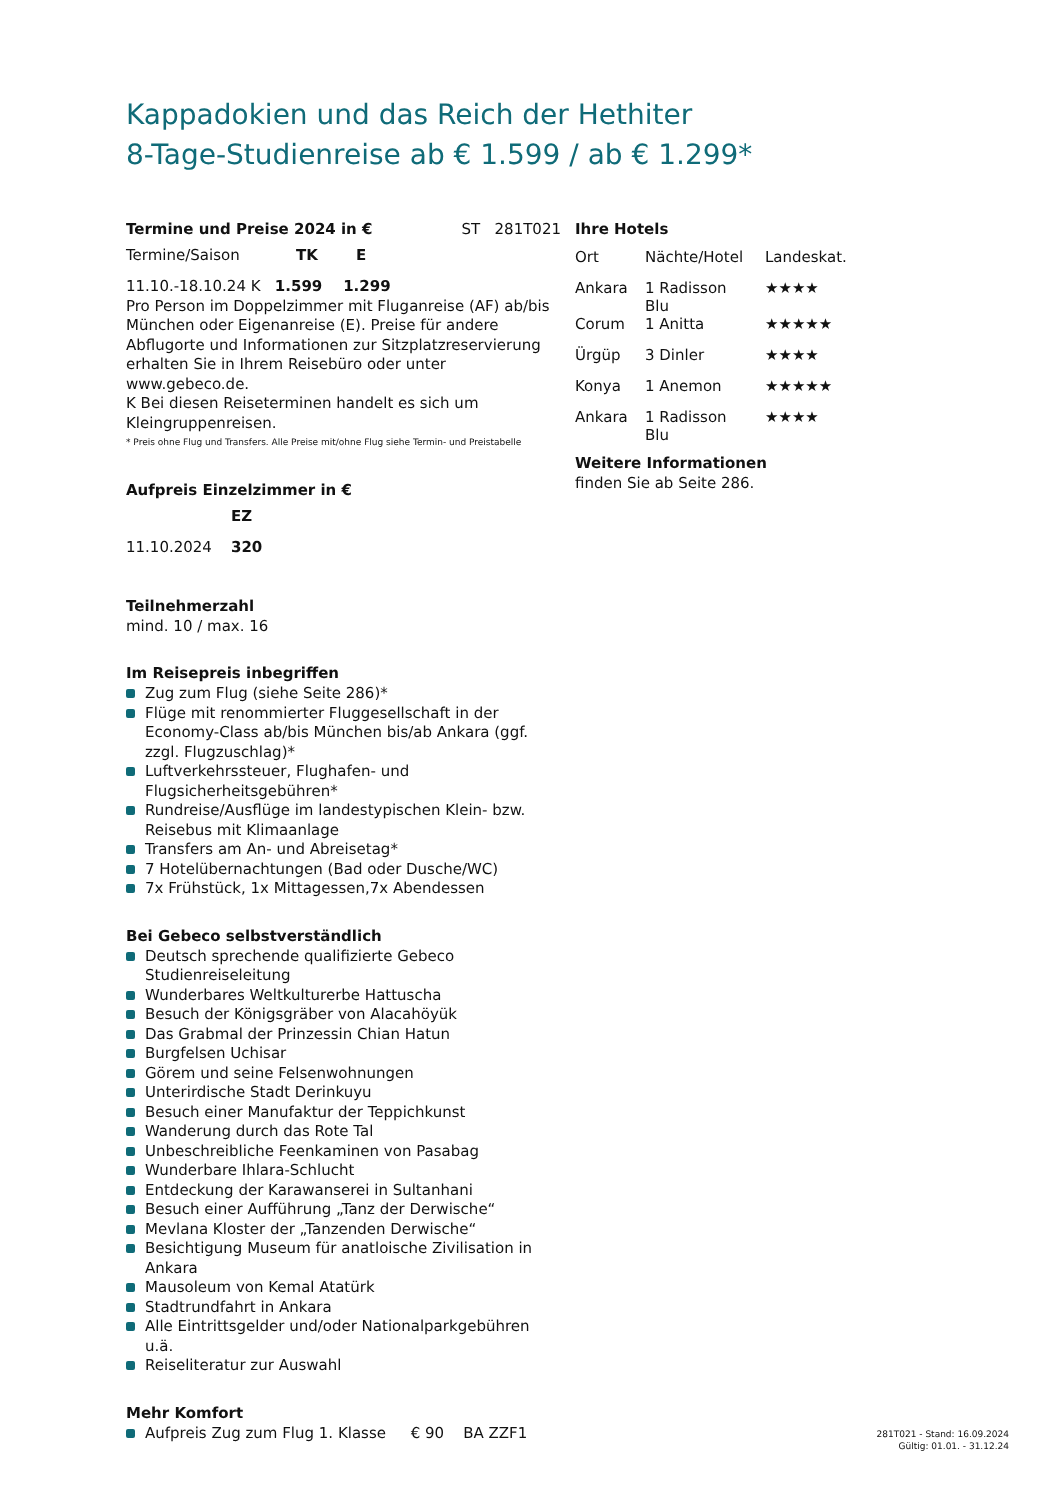Kappadokien und das Reich der Hethiter
8-Tage-Studienreise ab € 1.599 / ab € 1.299*
Termine und Preise 2024 in € ST 281T021
| Termine/Saison | TK | E |
11.10.-18.10.24 K 1.599 1.299
Pro Person im Doppelzimmer mit Fluganreise (AF) ab/bis München oder Eigenanreise (E). Preise für andere Abflugorte und Informationen zur Sitzplatzreservierung erhalten Sie in Ihrem Reisebüro oder unter www.gebeco.de.
K Bei diesen Reiseterminen handelt es sich um Kleingruppenreisen.
* Preis ohne Flug und Transfers. Alle Preise mit/ohne Flug siehe Termin- und Preistabelle
Aufpreis Einzelzimmer in €
| | EZ |
| 11.10.2024 | 320 |
Teilnehmerzahl
mind. 10 / max. 16
Im Reisepreis inbegriffen
Zug zum Flug (siehe Seite 286)*
Flüge mit renommierter Fluggesellschaft in der Economy-Class ab/bis München bis/ab Ankara (ggf. zzgl. Flugzuschlag)*
Luftverkehrssteuer, Flughafen- und Flugsicherheitsgebühren*
Rundreise/Ausflüge im landestypischen Klein- bzw. Reisebus mit Klimaanlage
Transfers am An- und Abreisetag*
7 Hotelübernachtungen (Bad oder Dusche/WC)
7x Frühstück, 1x Mittagessen,7x Abendessen
Bei Gebeco selbstverständlich
Deutsch sprechende qualifizierte Gebeco Studienreiseleitung
Wunderbares Weltkulturerbe Hattuscha
Besuch der Königsgräber von Alacahöyük
Das Grabmal der Prinzessin Chian Hatun
Burgfelsen Uchisar
Görem und seine Felsenwohnungen
Unterirdische Stadt Derinkuyu
Besuch einer Manufaktur der Teppichkunst
Wanderung durch das Rote Tal
Unbeschreibliche Feenkaminen von Pasabag
Wunderbare Ihlara-Schlucht
Entdeckung der Karawanserei in Sultanhani
Besuch einer Aufführung „Tanz der Derwische“
Mevlana Kloster der „Tanzenden Derwische“
Besichtigung Museum für anatloische Zivilisation in Ankara
Mausoleum von Kemal Atatürk
Stadtrundfahrt in Ankara
Alle Eintrittsgelder und/oder Nationalparkgebühren u.ä.
Reiseliteratur zur Auswahl
Mehr Komfort
Aufpreis Zug zum Flug 1. Klasse € 90 BA ZZF1
Ihre Hotels
| Ort | Nächte/Hotel | Landeskat. |
| Ankara | 1 Radisson Blu | ★★★★ |
| Corum | 1 Anitta | ★★★★★ |
| Ürgüp | 3 Dinler | ★★★★ |
| Konya | 1 Anemon | ★★★★★ |
| Ankara | 1 Radisson Blu | ★★★★ |
Weitere Informationen
finden Sie ab Seite 286.
281T021 - Stand: 16.09.2024
Gültig: 01.01. - 31.12.24